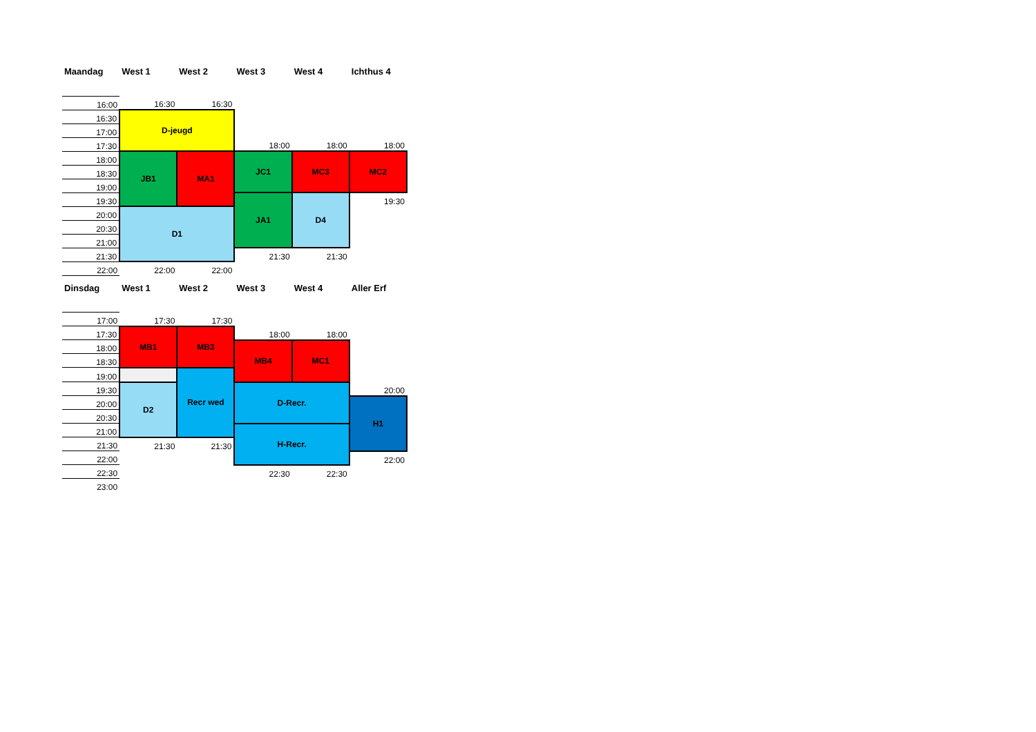| Maandag | West 1 | West 2 | West 3 | West 4 | Ichthus 4 |
| --- | --- | --- | --- | --- | --- |
| 16:00 | 16:30 | 16:30 | | | |
| 16:30 | D-jeugd | | | | |
| 17:00 | | | | | |
| 17:30 | | | 18:00 | 18:00 | 18:00 |
| 18:00 | JB1 | MA1 | JC1 | MC3 | MC2 |
| 18:30 | | | | | |
| 19:00 | | | | | |
| 19:30 | | | JA1 | D4 | 19:30 |
| 20:00 | D1 | | | | |
| 20:30 | | | | | |
| 21:00 | | | | | |
| 21:30 | | | 21:30 | 21:30 | |
| 22:00 | 22:00 | 22:00 | | | |
| Dinsdag | West 1 | West 2 | West 3 | West 4 | Aller Erf |
| --- | --- | --- | --- | --- | --- |
| 17:00 | 17:30 | 17:30 | | | |
| 17:30 | MB1 | MB3 | 18:00 | 18:00 | |
| 18:00 | | | MB4 | MC1 | |
| 18:30 | | | | | |
| 19:00 | | Recr wed | | | |
| 19:30 | D2 | | D-Recr. | | 20:00 |
| 20:00 | | | | | H1 |
| 20:30 | | | | | |
| 21:00 | | | H-Recr. | | |
| 21:30 | 21:30 | 21:30 | | | |
| 22:00 | | | | | 22:00 |
| 22:30 | | | 22:30 | 22:30 | |
| 23:00 | | | | | |